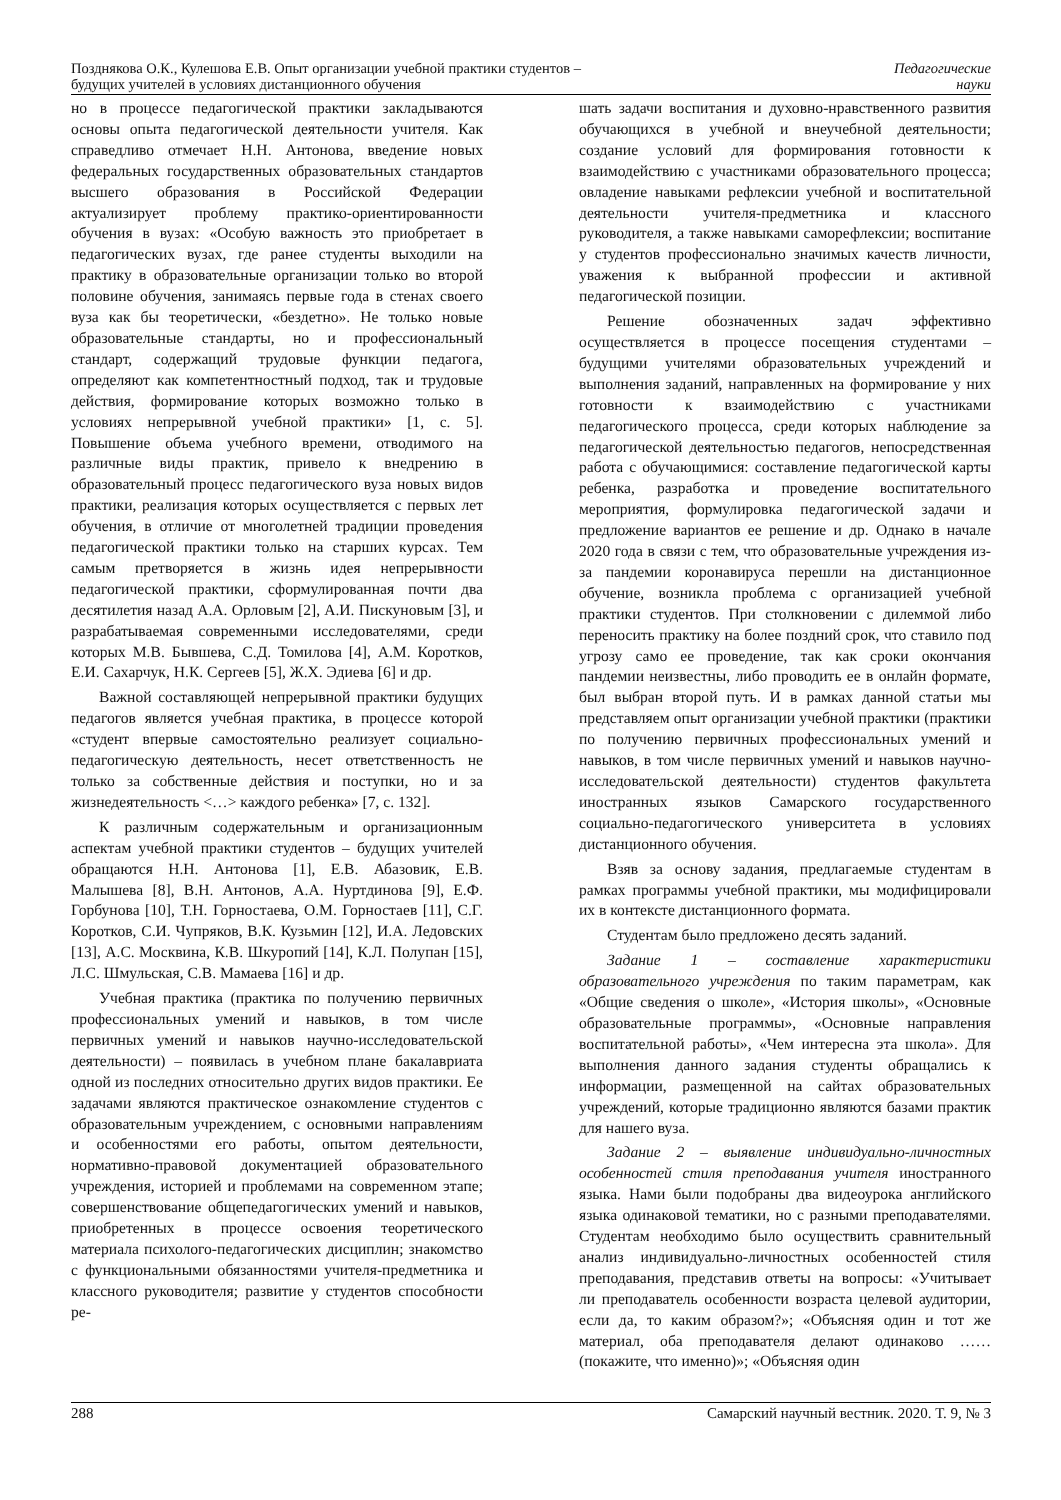Позднякова О.К., Кулешова Е.В. Опыт организации учебной практики студентов –
будущих учителей в условиях дистанционного обучения
Педагогические
науки
но в процессе педагогической практики закладываются основы опыта педагогической деятельности учителя. Как справедливо отмечает Н.Н. Антонова, введение новых федеральных государственных образовательных стандартов высшего образования в Российской Федерации актуализирует проблему практико-ориентированности обучения в вузах: «Особую важность это приобретает в педагогических вузах, где ранее студенты выходили на практику в образовательные организации только во второй половине обучения, занимаясь первые года в стенах своего вуза как бы теоретически, «бездетно». Не только новые образовательные стандарты, но и профессиональный стандарт, содержащий трудовые функции педагога, определяют как компетентностный подход, так и трудовые действия, формирование которых возможно только в условиях непрерывной учебной практики» [1, с. 5]. Повышение объема учебного времени, отводимого на различные виды практик, привело к внедрению в образовательный процесс педагогического вуза новых видов практики, реализация которых осуществляется с первых лет обучения, в отличие от многолетней традиции проведения педагогической практики только на старших курсах. Тем самым претворяется в жизнь идея непрерывности педагогической практики, сформулированная почти два десятилетия назад А.А. Орловым [2], А.И. Пискуновым [3], и разрабатываемая современными исследователями, среди которых М.В. Бывшева, С.Д. Томилова [4], А.М. Коротков, Е.И. Сахарчук, Н.К. Сергеев [5], Ж.Х. Эдиева [6] и др.
Важной составляющей непрерывной практики будущих педагогов является учебная практика, в процессе которой «студент впервые самостоятельно реализует социально-педагогическую деятельность, несет ответственность не только за собственные действия и поступки, но и за жизнедеятельность <…> каждого ребенка» [7, с. 132].
К различным содержательным и организационным аспектам учебной практики студентов – будущих учителей обращаются Н.Н. Антонова [1], Е.В. Абазовик, Е.В. Малышева [8], В.Н. Антонов, А.А. Нуртдинова [9], Е.Ф. Горбунова [10], Т.Н. Горностаева, О.М. Горностаев [11], С.Г. Коротков, С.И. Чупряков, В.К. Кузьмин [12], И.А. Ледовских [13], А.С. Москвина, К.В. Шкуропий [14], К.Л. Полупан [15], Л.С. Шмульская, С.В. Мамаева [16] и др.
Учебная практика (практика по получению первичных профессиональных умений и навыков, в том числе первичных умений и навыков научно-исследовательской деятельности) – появилась в учебном плане бакалавриата одной из последних относительно других видов практики. Ее задачами являются практическое ознакомление студентов с образовательным учреждением, с основными направлениям и особенностями его работы, опытом деятельности, нормативно-правовой документацией образовательного учреждения, историей и проблемами на современном этапе; совершенствование общепедагогических умений и навыков, приобретенных в процессе освоения теоретического материала психолого-педагогических дисциплин; знакомство с функциональными обязанностями учителя-предметника и классного руководителя; развитие у студентов способности ре-
шать задачи воспитания и духовно-нравственного развития обучающихся в учебной и внеучебной деятельности; создание условий для формирования готовности к взаимодействию с участниками образовательного процесса; овладение навыками рефлексии учебной и воспитательной деятельности учителя-предметника и классного руководителя, а также навыками саморефлексии; воспитание у студентов профессионально значимых качеств личности, уважения к выбранной профессии и активной педагогической позиции.
Решение обозначенных задач эффективно осуществляется в процессе посещения студентами – будущими учителями образовательных учреждений и выполнения заданий, направленных на формирование у них готовности к взаимодействию с участниками педагогического процесса, среди которых наблюдение за педагогической деятельностью педагогов, непосредственная работа с обучающимися: составление педагогической карты ребенка, разработка и проведение воспитательного мероприятия, формулировка педагогической задачи и предложение вариантов ее решение и др. Однако в начале 2020 года в связи с тем, что образовательные учреждения из-за пандемии коронавируса перешли на дистанционное обучение, возникла проблема с организацией учебной практики студентов. При столкновении с дилеммой либо переносить практику на более поздний срок, что ставило под угрозу само ее проведение, так как сроки окончания пандемии неизвестны, либо проводить ее в онлайн формате, был выбран второй путь. И в рамках данной статьи мы представляем опыт организации учебной практики (практики по получению первичных профессиональных умений и навыков, в том числе первичных умений и навыков научно-исследовательской деятельности) студентов факультета иностранных языков Самарского государственного социально-педагогического университета в условиях дистанционного обучения.
Взяв за основу задания, предлагаемые студентам в рамках программы учебной практики, мы модифицировали их в контексте дистанционного формата.
Студентам было предложено десять заданий.
Задание 1 – составление характеристики образовательного учреждения по таким параметрам, как «Общие сведения о школе», «История школы», «Основные образовательные программы», «Основные направления воспитательной работы», «Чем интересна эта школа». Для выполнения данного задания студенты обращались к информации, размещенной на сайтах образовательных учреждений, которые традиционно являются базами практик для нашего вуза.
Задание 2 – выявление индивидуально-личностных особенностей стиля преподавания учителя иностранного языка. Нами были подобраны два видеоурока английского языка одинаковой тематики, но с разными преподавателями. Студентам необходимо было осуществить сравнительный анализ индивидуально-личностных особенностей стиля преподавания, представив ответы на вопросы: «Учитывает ли преподаватель особенности возраста целевой аудитории, если да, то каким образом?»; «Объясняя один и тот же материал, оба преподавателя делают одинаково …… (покажите, что именно)»; «Объясняя один
288 Самарский научный вестник. 2020. Т. 9, № 3